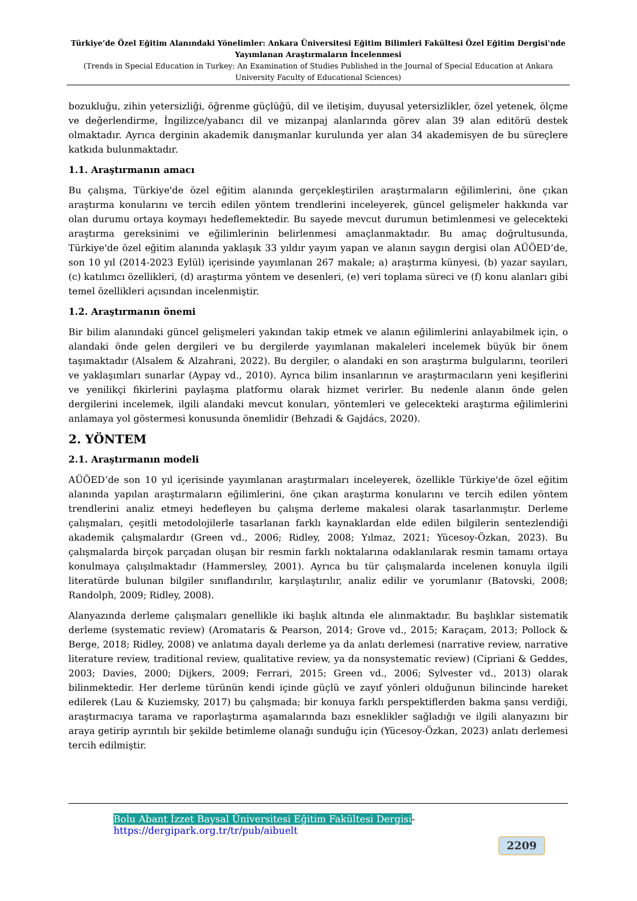Türkiye’de Özel Eğitim Alanındaki Yönelimler: Ankara Üniversitesi Eğitim Bilimleri Fakültesi Özel Eğitim Dergisi'nde Yayımlanan Araştırmaların İncelenmesi
(Trends in Special Education in Turkey: An Examination of Studies Published in the Journal of Special Education at Ankara University Faculty of Educational Sciences)
bozukluğu, zihin yetersizliği, öğrenme güçlüğü, dil ve iletişim, duyusal yetersizlikler, özel yetenek, ölçme ve değerlendirme, İngilizce/yabancı dil ve mizanpaj alanlarında görev alan 39 alan editörü destek olmaktadır. Ayrıca derginin akademik danışmanlar kurulunda yer alan 34 akademisyen de bu süreçlere katkıda bulunmaktadır.
1.1. Araştırmanın amacı
Bu çalışma, Türkiye'de özel eğitim alanında gerçekleştirilen araştırmaların eğilimlerini, öne çıkan araştırma konularını ve tercih edilen yöntem trendlerini inceleyerek, güncel gelişmeler hakkında var olan durumu ortaya koymayı hedeflemektedir. Bu sayede mevcut durumun betimlenmesi ve gelecekteki araştırma gereksinimi ve eğilimlerinin belirlenmesi amaçlanmaktadır. Bu amaç doğrultusunda, Türkiye'de özel eğitim alanında yaklaşık 33 yıldır yayım yapan ve alanın saygın dergisi olan AÜÖED’de, son 10 yıl (2014-2023 Eylül) içerisinde yayımlanan 267 makale; a) araştırma künyesi, (b) yazar sayıları, (c) katılımcı özellikleri, (d) araştırma yöntem ve desenleri, (e) veri toplama süreci ve (f) konu alanları gibi temel özellikleri açısından incelenmiştir.
1.2. Araştırmanın önemi
Bir bilim alanındaki güncel gelişmeleri yakından takip etmek ve alanın eğilimlerini anlayabilmek için, o alandaki önde gelen dergileri ve bu dergilerde yayımlanan makaleleri incelemek büyük bir önem taşımaktadır (Alsalem & Alzahrani, 2022). Bu dergiler, o alandaki en son araştırma bulgularını, teorileri ve yaklaşımları sunarlar (Aypay vd., 2010). Ayrıca bilim insanlarının ve araştırmacıların yeni keşiflerini ve yenilikçi fikirlerini paylaşma platformu olarak hizmet verirler. Bu nedenle alanın önde gelen dergilerini incelemek, ilgili alandaki mevcut konuları, yöntemleri ve gelecekteki araştırma eğilimlerini anlamaya yol göstermesi konusunda önemlidir (Behzadi & Gajdács, 2020).
2. YÖNTEM
2.1. Araştırmanın modeli
AÜÖED’de son 10 yıl içerisinde yayımlanan araştırmaları inceleyerek, özellikle Türkiye'de özel eğitim alanında yapılan araştırmaların eğilimlerini, öne çıkan araştırma konularını ve tercih edilen yöntem trendlerini analiz etmeyi hedefleyen bu çalışma derleme makalesi olarak tasarlanmıştır. Derleme çalışmaları, çeşitli metodolojilerle tasarlanan farklı kaynaklardan elde edilen bilgilerin sentezlendiği akademik çalışmalardır (Green vd., 2006; Ridley, 2008; Yılmaz, 2021; Yücesoy-Özkan, 2023). Bu çalışmalarda birçok parçadan oluşan bir resmin farklı noktalarına odaklanılarak resmin tamamı ortaya konulmaya çalışılmaktadır (Hammersley, 2001). Ayrıca bu tür çalışmalarda incelenen konuyla ilgili literatürde bulunan bilgiler sınıflandırılır, karşılaştırılır, analiz edilir ve yorumlanır (Batovski, 2008; Randolph, 2009; Ridley, 2008).
Alanyazında derleme çalışmaları genellikle iki başlık altında ele alınmaktadır. Bu başlıklar sistematik derleme (systematic review) (Aromataris & Pearson, 2014; Grove vd., 2015; Karaçam, 2013; Pollock & Berge, 2018; Ridley, 2008) ve anlatıma dayalı derleme ya da anlatı derlemesi (narrative review, narrative literature review, traditional review, qualitative review, ya da nonsystematic review) (Cipriani & Geddes, 2003; Davies, 2000; Dijkers, 2009; Ferrari, 2015; Green vd., 2006; Sylvester vd., 2013) olarak bilinmektedir. Her derleme türünün kendi içinde güçlü ve zayıf yönleri olduğunun bilincinde hareket edilerek (Lau & Kuziemsky, 2017) bu çalışmada; bir konuya farklı perspektiflerden bakma şansı verdiği, araştırmacıya tarama ve raporlaştırma aşamalarında bazı esneklikler sağladığı ve ilgili alanyazını bir araya getirip ayrıntılı bir şekilde betimleme olanağı sunduğu için (Yücesoy-Özkan, 2023) anlatı derlemesi tercih edilmiştir.
Bolu Abant İzzet Baysal Üniversitesi Eğitim Fakültesi Dergisi- https://dergipark.org.tr/tr/pub/aibuelt
2209